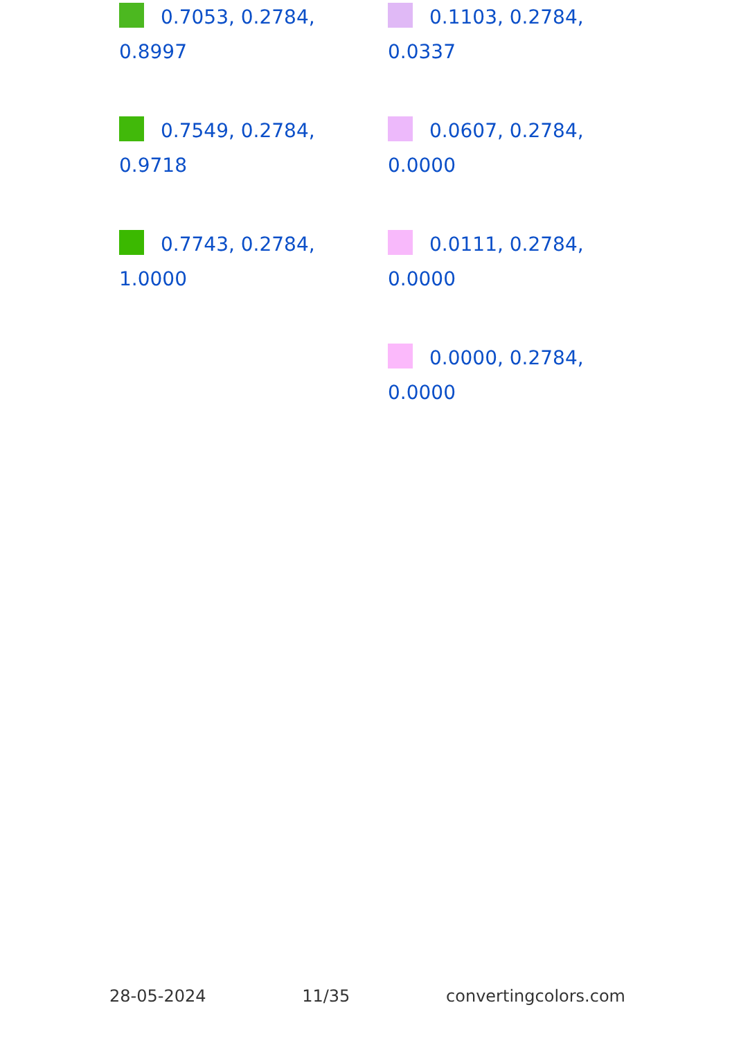0.7053, 0.2784, 0.8997
0.7549, 0.2784, 0.9718
0.7743, 0.2784, 1.0000
0.1103, 0.2784, 0.0337
0.0607, 0.2784, 0.0000
0.0111, 0.2784, 0.0000
0.0000, 0.2784, 0.0000
28-05-2024 11/35 convertingcolors.com